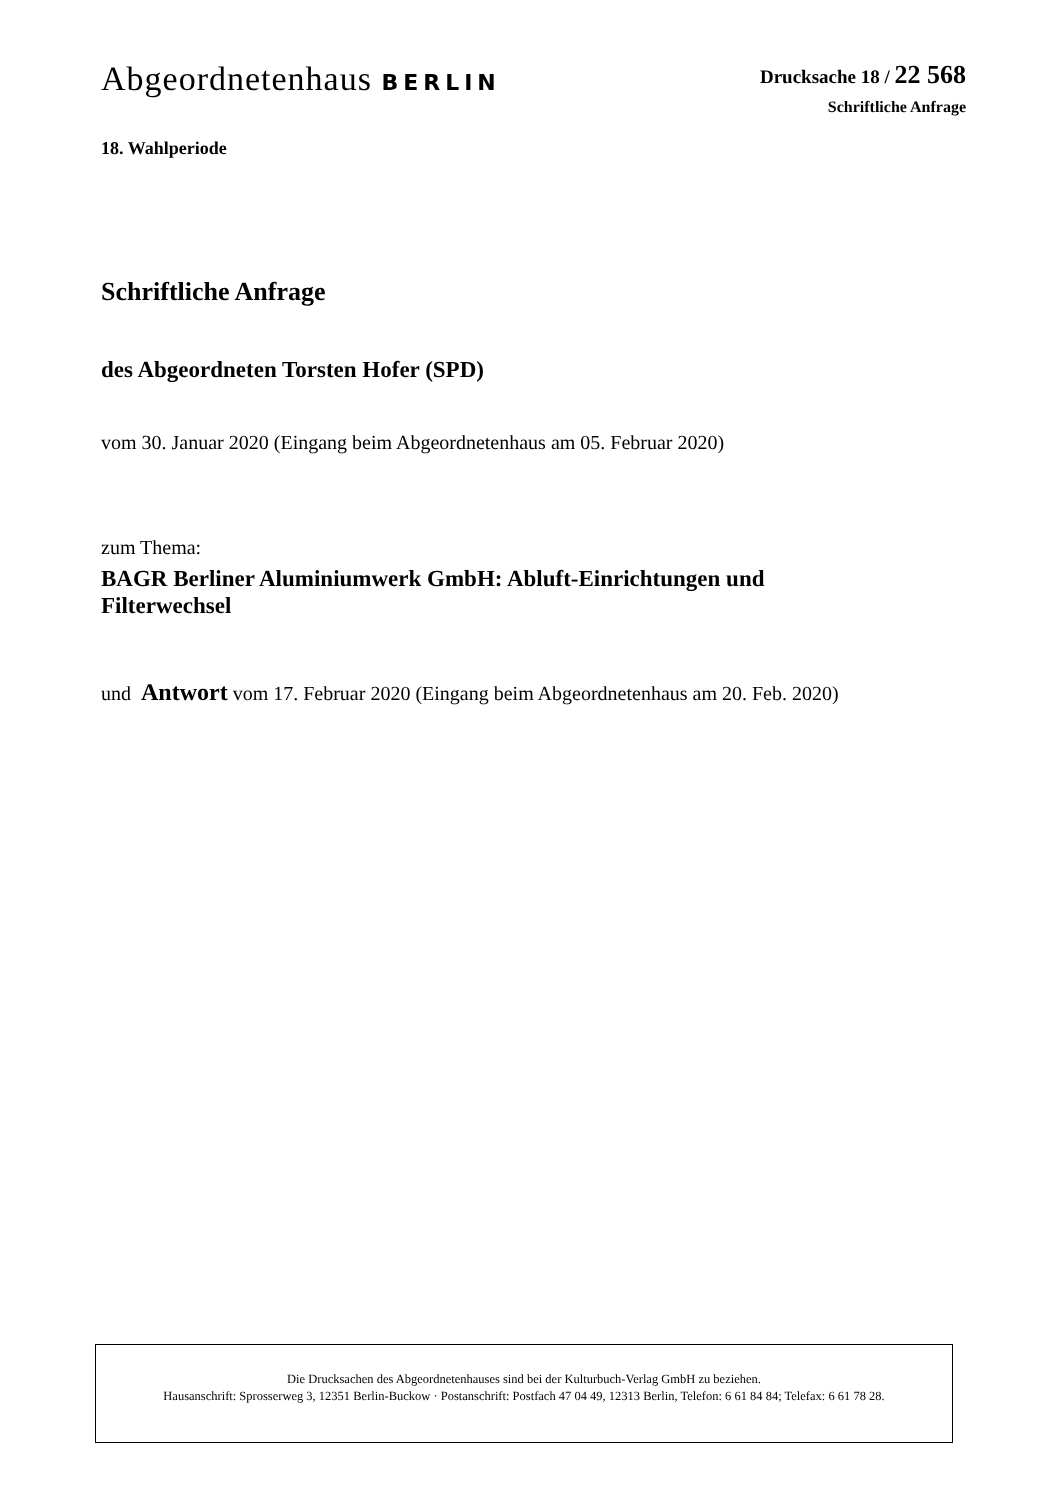Abgeordnetenhaus BERLIN
Drucksache 18 / 22 568
Schriftliche Anfrage
18. Wahlperiode
Schriftliche Anfrage
des Abgeordneten Torsten Hofer (SPD)
vom 30. Januar 2020 (Eingang beim Abgeordnetenhaus am 05. Februar 2020)
zum Thema:
BAGR Berliner Aluminiumwerk GmbH: Abluft-Einrichtungen und
Filterwechsel
und Antwort vom 17. Februar 2020 (Eingang beim Abgeordnetenhaus am 20. Feb. 2020)
Die Drucksachen des Abgeordnetenhauses sind bei der Kulturbuch-Verlag GmbH zu beziehen.
Hausanschrift: Sprosserweg 3, 12351 Berlin-Buckow · Postanschrift: Postfach 47 04 49, 12313 Berlin, Telefon: 6 61 84 84; Telefax: 6 61 78 28.